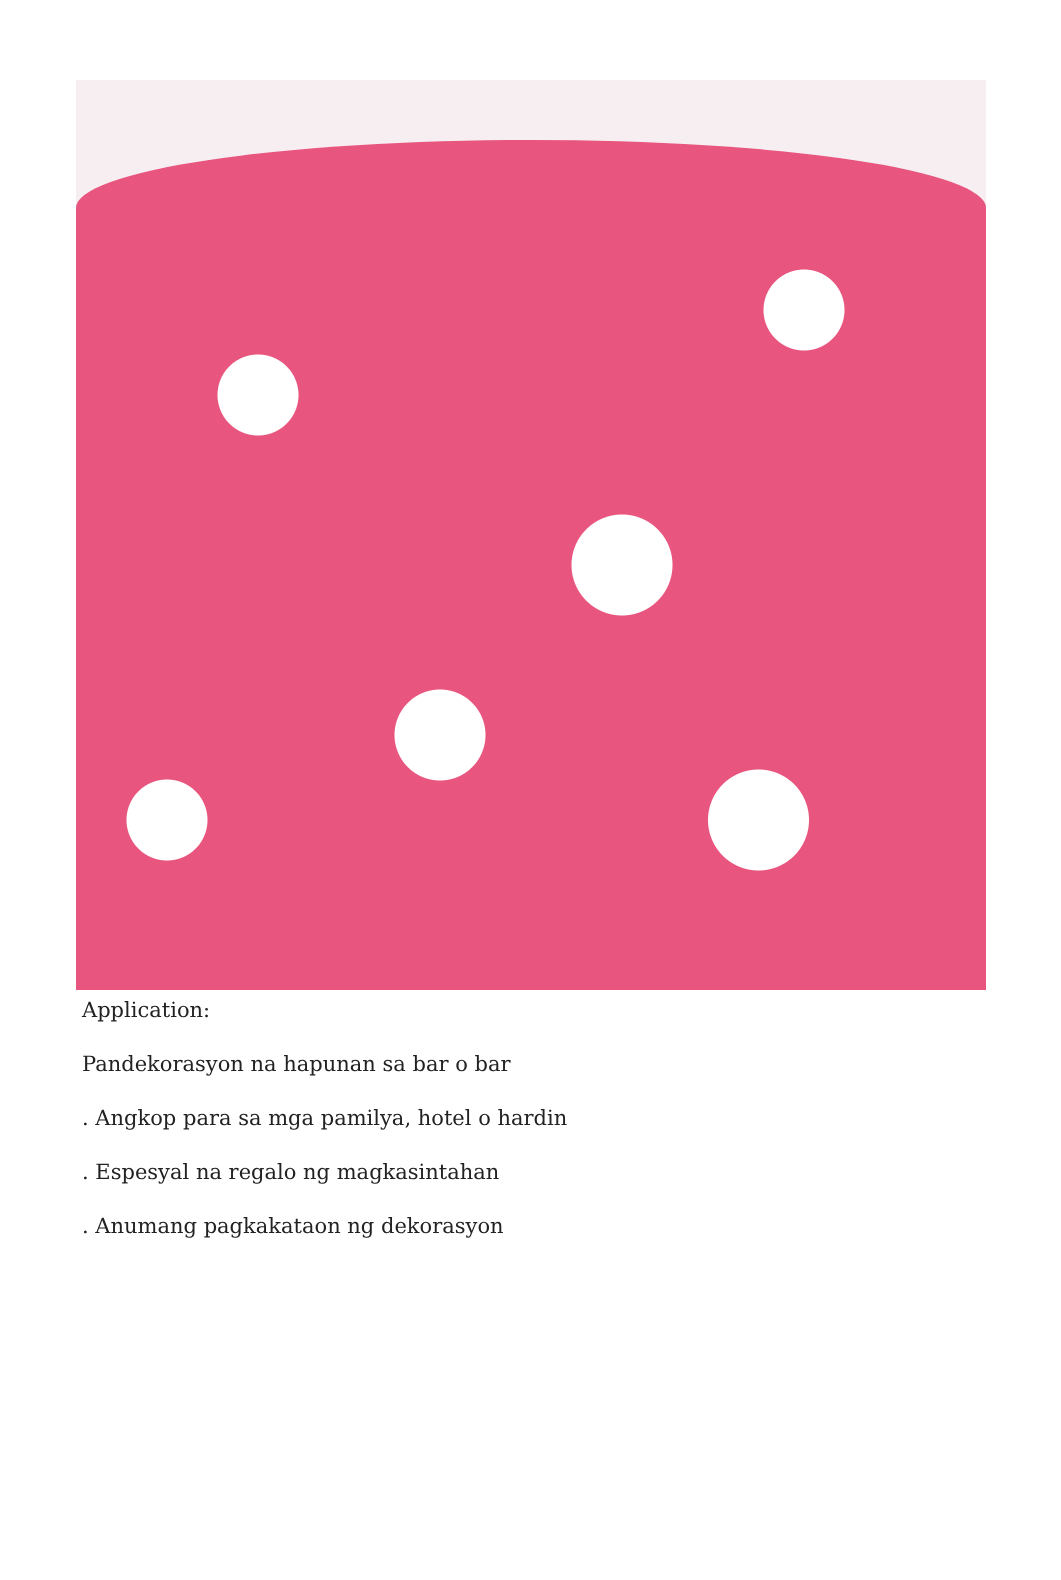Application:
Pandekorasyon na hapunan sa bar o bar
. Angkop para sa mga pamilya, hotel o hardin
. Espesyal na regalo ng magkasintahan
. Anumang pagkakataon ng dekorasyon